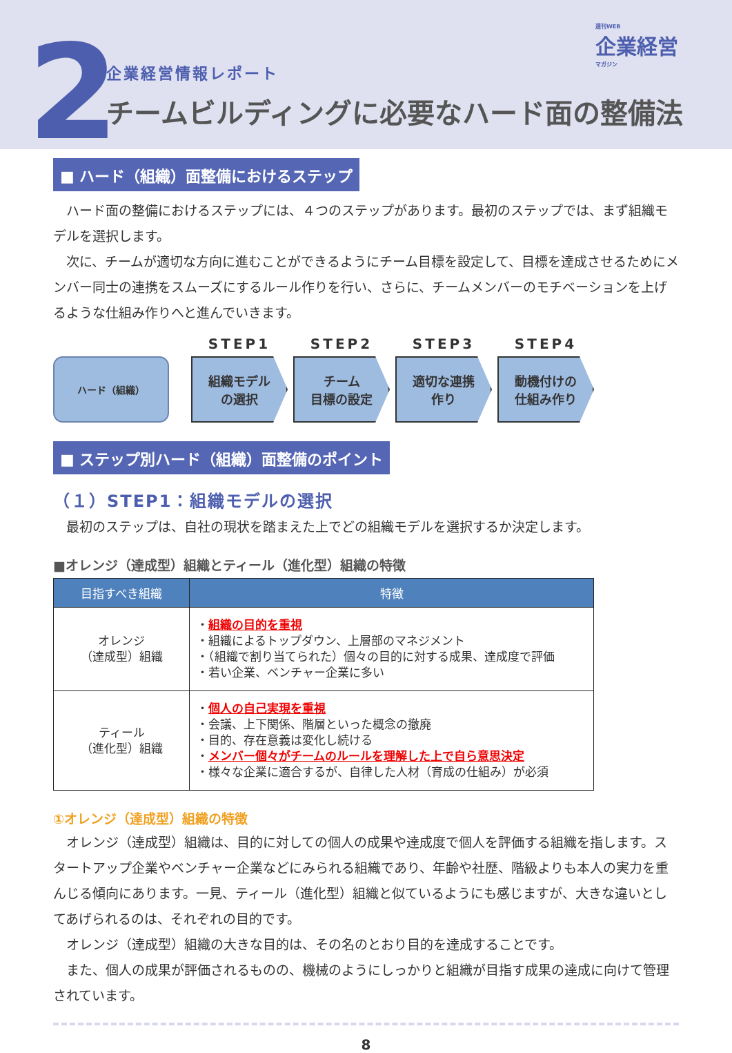2
企業経営情報レポート
チームビルディングに必要なハード面の整備法
週刊WEB
企業経営
マガジン
■ ハード（組織）面整備におけるステップ
ハード面の整備におけるステップには、４つのステップがあります。最初のステップでは、まず組織モデルを選択します。
次に、チームが適切な方向に進むことができるようにチーム目標を設定して、目標を達成させるためにメンバー同士の連携をスムーズにするルール作りを行い、さらに、チームメンバーのモチベーションを上げるような仕組み作りへと進んでいきます。
ハード（組織）
STEP1
組織モデル
の選択
STEP2
チーム
目標の設定
STEP3
適切な連携
作り
STEP4
動機付けの
仕組み作り
■ ステップ別ハード（組織）面整備のポイント
（１）STEP1：組織モデルの選択
最初のステップは、自社の現状を踏まえた上でどの組織モデルを選択するか決定します。
■オレンジ（達成型）組織とティール（進化型）組織の特徴
| 目指すべき組織 | 特徴 |
| --- | --- |
| オレンジ （達成型）組織 | ・ 組織の目的を重視 ・組織によるトップダウン、上層部のマネジメント ・（組織で割り当てられた）個々の目的に対する成果、達成度で評価 ・若い企業、ベンチャー企業に多い |
| ティール （進化型）組織 | ・ 個人の自己実現を重視 ・会議、上下関係、階層といった概念の撤廃 ・目的、存在意義は変化し続ける ・ メンバー個々がチームのルールを理解した上で自ら意思決定 ・様々な企業に適合するが、自律した人材（育成の仕組み）が必須 |
①オレンジ（達成型）組織の特徴
オレンジ（達成型）組織は、目的に対しての個人の成果や達成度で個人を評価する組織を指します。スタートアップ企業やベンチャー企業などにみられる組織であり、年齢や社歴、階級よりも本人の実力を重んじる傾向にあります。一見、ティール（進化型）組織と似ているようにも感じますが、大きな違いとしてあげられるのは、それぞれの目的です。
オレンジ（達成型）組織の大きな目的は、その名のとおり目的を達成することです。
また、個人の成果が評価されるものの、機械のようにしっかりと組織が目指す成果の達成に向けて管理されています。
8